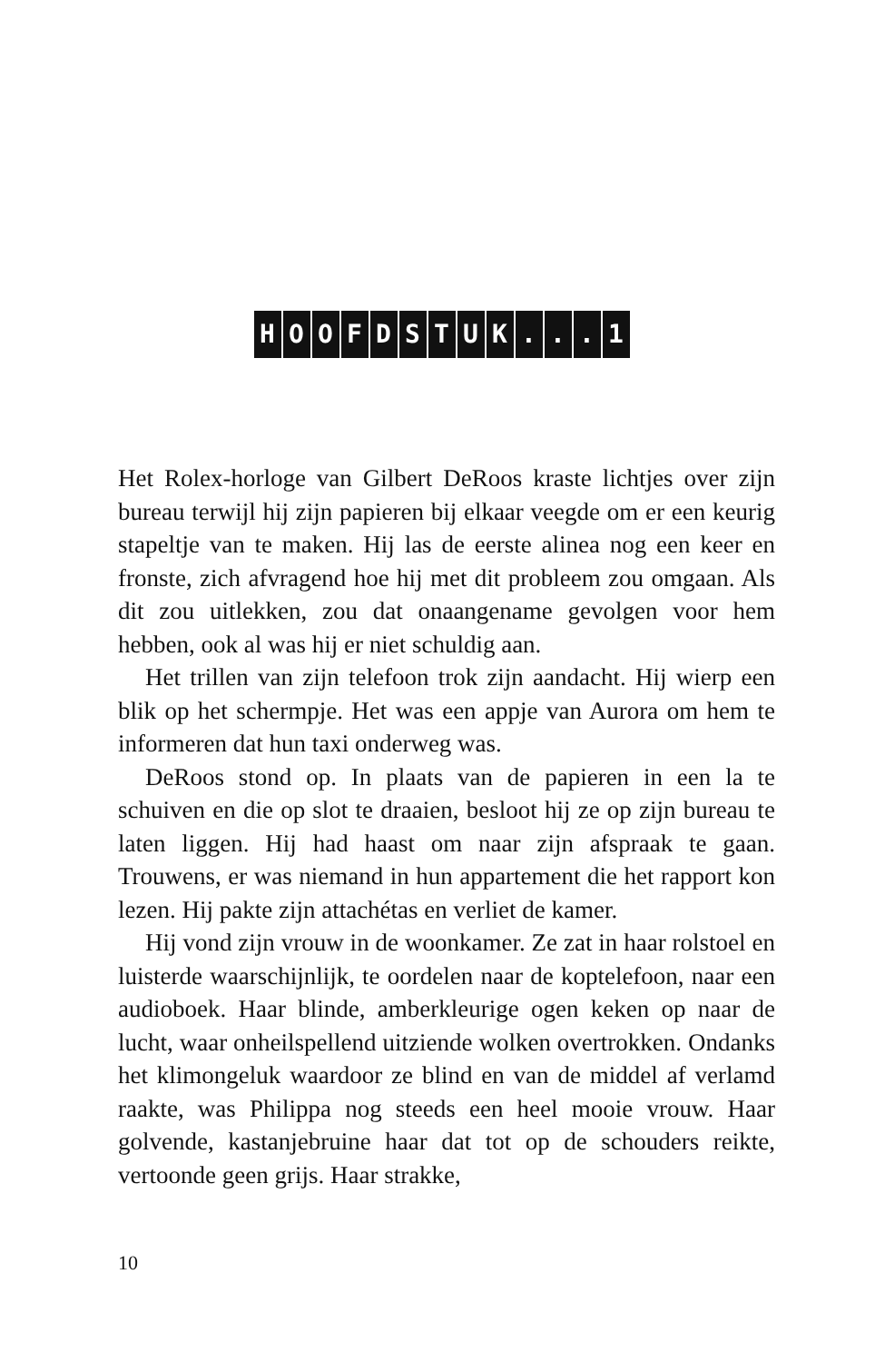HOOFDSTUK... 1
Het Rolex-horloge van Gilbert DeRoos kraste lichtjes over zijn bureau terwijl hij zijn papieren bij elkaar veegde om er een keurig stapeltje van te maken. Hij las de eerste alinea nog een keer en fronste, zich afvragend hoe hij met dit probleem zou omgaan. Als dit zou uitlekken, zou dat onaangename gevolgen voor hem hebben, ook al was hij er niet schuldig aan.
Het trillen van zijn telefoon trok zijn aandacht. Hij wierp een blik op het schermpje. Het was een appje van Aurora om hem te informeren dat hun taxi onderweg was.
DeRoos stond op. In plaats van de papieren in een la te schuiven en die op slot te draaien, besloot hij ze op zijn bureau te laten liggen. Hij had haast om naar zijn afspraak te gaan. Trouwens, er was niemand in hun appartement die het rapport kon lezen. Hij pakte zijn attachétas en verliet de kamer.
Hij vond zijn vrouw in de woonkamer. Ze zat in haar rolstoel en luisterde waarschijnlijk, te oordelen naar de koptelefoon, naar een audioboek. Haar blinde, amberkleurige ogen keken op naar de lucht, waar onheilspellend uitziende wolken overtrokken. Ondanks het klimongeluk waardoor ze blind en van de middel af verlamd raakte, was Philippa nog steeds een heel mooie vrouw. Haar golvende, kastanjebruine haar dat tot op de schouders reikte, vertoonde geen grijs. Haar strakke,
10